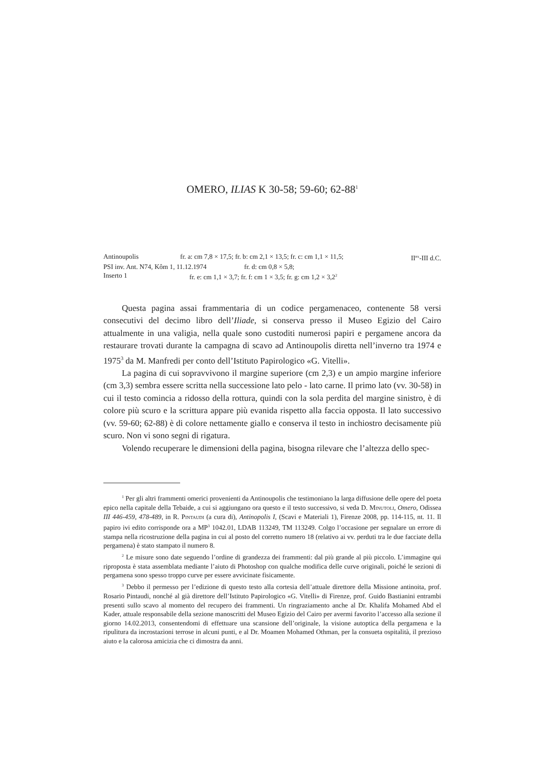OMERO, ILIAS K 30-58; 59-60; 62-88<sup>1</sup>
Antinoupolis fr. a: cm 7,8 × 17,5; fr. b: cm 2,1 × 13,5; fr. c: cm 1,1 × 11,5; II<sup>ex</sup>-III d.C.
PSI inv. Ant. N74, Kôm 1, 11.12.1974 fr. d: cm 0,8 × 5,8;
Inserto 1 fr. e: cm 1,1 × 3,7; fr. f: cm 1 × 3,5; fr. g: cm 1,2 × 3,2<sup>2</sup>
Questa pagina assai frammentaria di un codice pergamenaceo, contenente 58 versi consecutivi del decimo libro dell’Iliade, si conserva presso il Museo Egizio del Cairo attualmente in una valigia, nella quale sono custoditi numerosi papiri e pergamene ancora da restaurare trovati durante la campagna di scavo ad Antinoupolis diretta nell’inverno tra 1974 e 1975<sup>3</sup> da M. Manfredi per conto dell’Istituto Papirologico «G. Vitelli».
La pagina di cui sopravvivono il margine superiore (cm 2,3) e un ampio margine inferiore (cm 3,3) sembra essere scritta nella successione lato pelo - lato carne. Il primo lato (vv. 30-58) in cui il testo comincia a ridosso della rottura, quindi con la sola perdita del margine sinistro, è di colore più scuro e la scrittura appare più evanida rispetto alla faccia opposta. Il lato successivo (vv. 59-60; 62-88) è di colore nettamente giallo e conserva il testo in inchiostro decisamente più scuro. Non vi sono segni di rigatura.
Volendo recuperare le dimensioni della pagina, bisogna rilevare che l’altezza dello spec-
<sup>1</sup> Per gli altri frammenti omerici provenienti da Antinoupolis che testimoniano la larga diffusione delle opere del poeta epico nella capitale della Tebaide, a cui si aggiungano ora questo e il testo successivo, si veda D. Minutoli, Omero, Odissea III 446-459, 478-489, in R. Pintaudi (a cura di), Antinopolis I, (Scavi e Materiali 1), Firenze 2008, pp. 114-115, nt. 11. Il papiro ivi edito corrisponde ora a MP<sup>3</sup> 1042.01, LDAB 113249, TM 113249. Colgo l’occasione per segnalare un errore di stampa nella ricostruzione della pagina in cui al posto del corretto numero 18 (relativo ai vv. perduti tra le due facciate della pergamena) è stato stampato il numero 8.
<sup>2</sup> Le misure sono date seguendo l’ordine di grandezza dei frammenti: dal più grande al più piccolo. L’immagine qui riproposta è stata assemblata mediante l’aiuto di Photoshop con qualche modifica delle curve originali, poiché le sezioni di pergamena sono spesso troppo curve per essere avvicinate fisicamente.
<sup>3</sup> Debbo il permesso per l’edizione di questo testo alla cortesia dell’attuale direttore della Missione antinoita, prof. Rosario Pintaudi, nonché al già direttore dell’Istituto Papirologico «G. Vitelli» di Firenze, prof. Guido Bastianini entrambi presenti sullo scavo al momento del recupero dei frammenti. Un ringraziamento anche al Dr. Khalifa Mohamed Abd el Kader, attuale responsabile della sezione manoscritti del Museo Egizio del Cairo per avermi favorito l’accesso alla sezione il giorno 14.02.2013, consentendomi di effettuare una scansione dell’originale, la visione autoptica della pergamena e la ripulitura da incrostazioni terrose in alcuni punti, e al Dr. Moamen Mohamed Othman, per la consueta ospitalità, il prezioso aiuto e la calorosa amicizia che ci dimostra da anni.